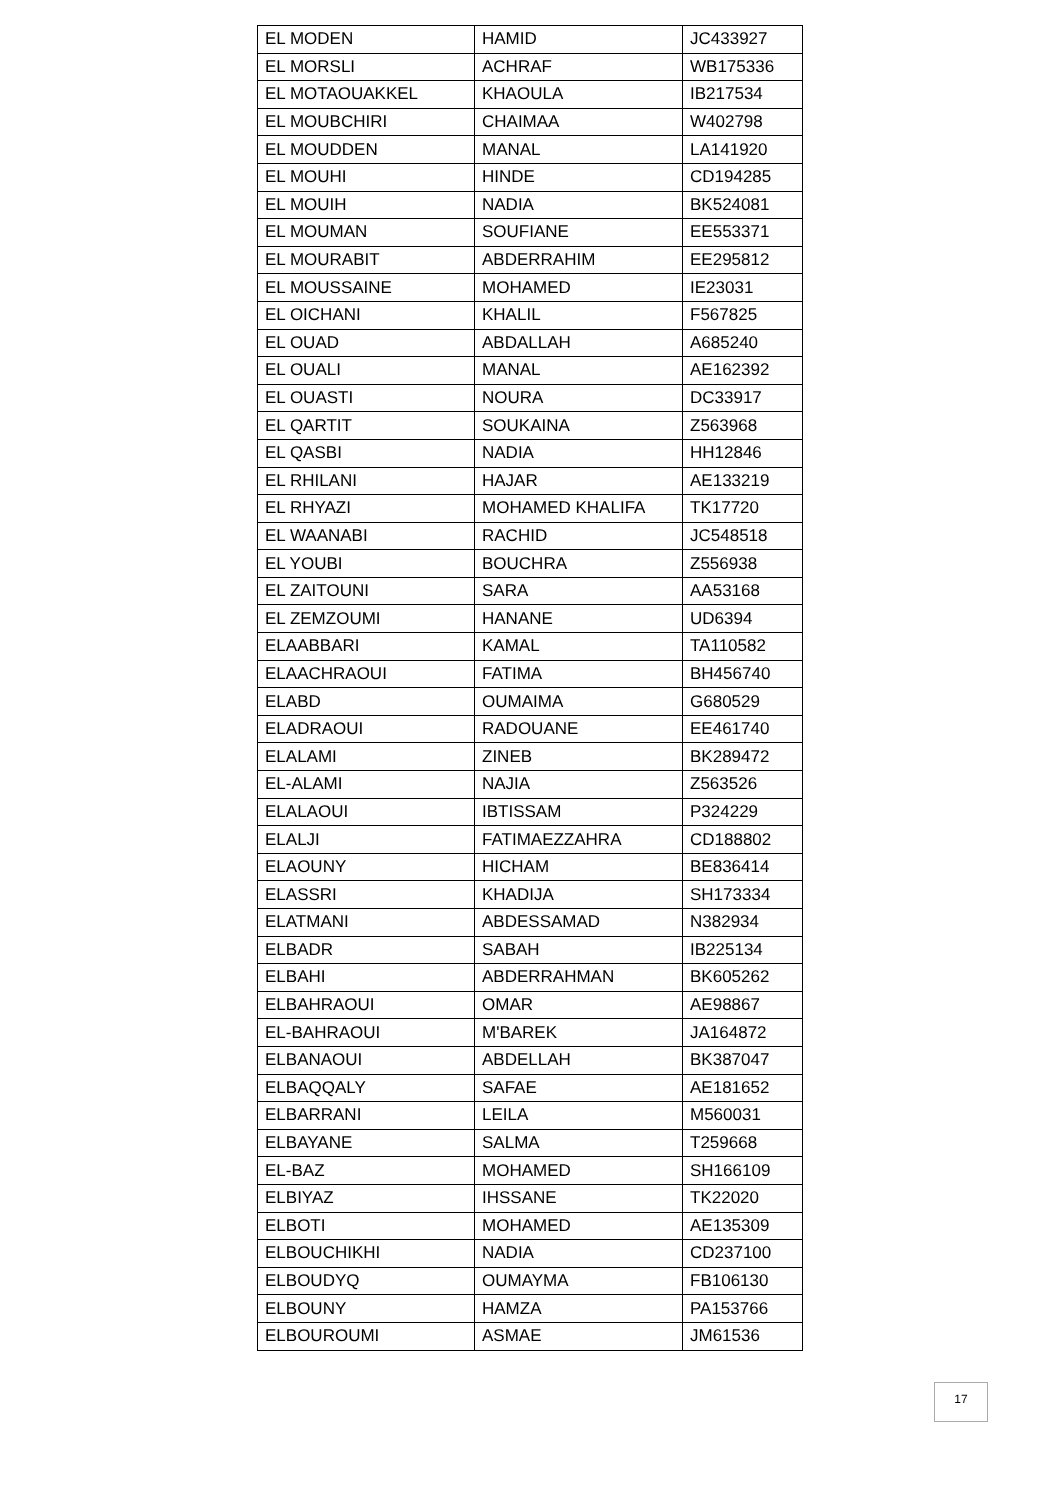| EL MODEN | HAMID | JC433927 |
| EL MORSLI | ACHRAF | WB175336 |
| EL MOTAOUAKKEL | KHAOULA | IB217534 |
| EL MOUBCHIRI | CHAIMAA | W402798 |
| EL MOUDDEN | MANAL | LA141920 |
| EL MOUHI | HINDE | CD194285 |
| EL MOUIH | NADIA | BK524081 |
| EL MOUMAN | SOUFIANE | EE553371 |
| EL MOURABIT | ABDERRAHIM | EE295812 |
| EL MOUSSAINE | MOHAMED | IE23031 |
| EL OICHANI | KHALIL | F567825 |
| EL OUAD | ABDALLAH | A685240 |
| EL OUALI | MANAL | AE162392 |
| EL OUASTI | NOURA | DC33917 |
| EL QARTIT | SOUKAINA | Z563968 |
| EL QASBI | NADIA | HH12846 |
| EL RHILANI | HAJAR | AE133219 |
| EL RHYAZI | MOHAMED KHALIFA | TK17720 |
| EL WAANABI | RACHID | JC548518 |
| EL YOUBI | BOUCHRA | Z556938 |
| EL ZAITOUNI | SARA | AA53168 |
| EL ZEMZOUMI | HANANE | UD6394 |
| ELAABBARI | KAMAL | TA110582 |
| ELAACHRAOUI | FATIMA | BH456740 |
| ELABD | OUMAIMA | G680529 |
| ELADRAOUI | RADOUANE | EE461740 |
| ELALAMI | ZINEB | BK289472 |
| EL-ALAMI | NAJIA | Z563526 |
| ELALAOUI | IBTISSAM | P324229 |
| ELALJI | FATIMAEZZAHRA | CD188802 |
| ELAOUNY | HICHAM | BE836414 |
| ELASSRI | KHADIJA | SH173334 |
| ELATMANI | ABDESSAMAD | N382934 |
| ELBADR | SABAH | IB225134 |
| ELBAHI | ABDERRAHMAN | BK605262 |
| ELBAHRAOUI | OMAR | AE98867 |
| EL-BAHRAOUI | M'BAREK | JA164872 |
| ELBANAOUI | ABDELLAH | BK387047 |
| ELBAQQALY | SAFAE | AE181652 |
| ELBARRANI | LEILA | M560031 |
| ELBAYANE | SALMA | T259668 |
| EL-BAZ | MOHAMED | SH166109 |
| ELBIYAZ | IHSSANE | TK22020 |
| ELBOTI | MOHAMED | AE135309 |
| ELBOUCHIKHI | NADIA | CD237100 |
| ELBOUDYQ | OUMAYMA | FB106130 |
| ELBOUNY | HAMZA | PA153766 |
| ELBOUROUMI | ASMAE | JM61536 |
17